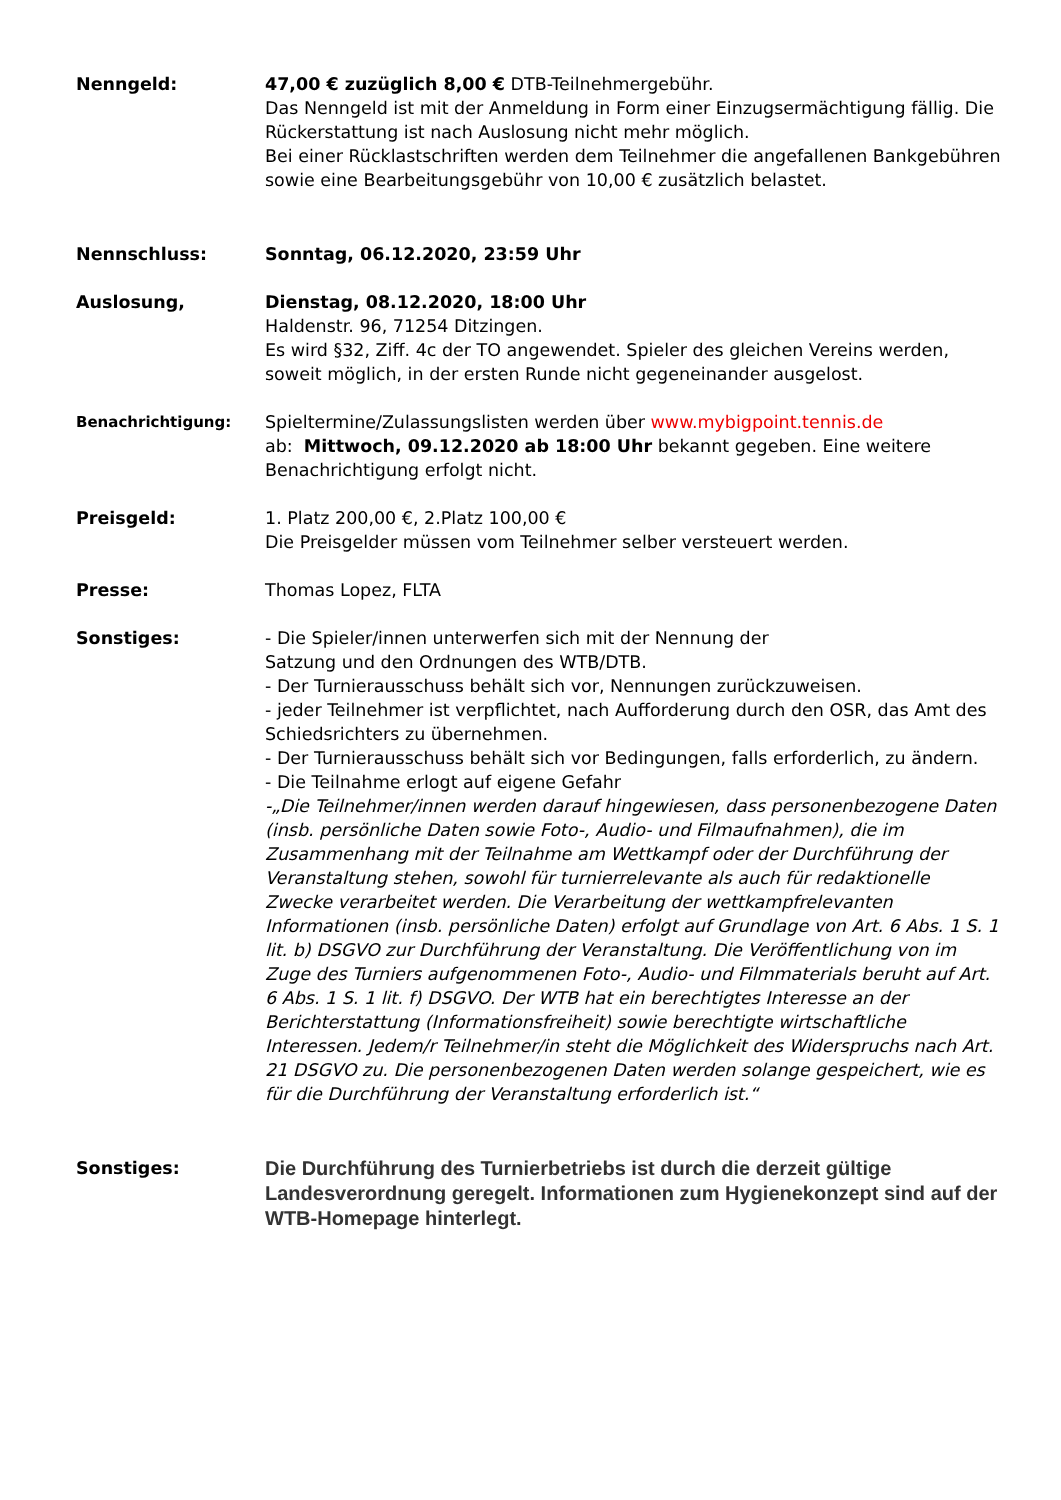Nenngeld: 47,00 € zuzüglich 8,00 € DTB-Teilnehmergebühr.
Das Nenngeld ist mit der Anmeldung in Form einer Einzugsermächtigung fällig. Die Rückerstattung ist nach Auslosung nicht mehr möglich.
Bei einer Rücklastschriften werden dem Teilnehmer die angefallenen Bankgebühren sowie eine Bearbeitungsgebühr von 10,00 € zusätzlich belastet.
Nennschluss: Sonntag, 06.12.2020, 23:59 Uhr
Auslosung, Dienstag, 08.12.2020, 18:00 Uhr
Haldenstr. 96, 71254 Ditzingen.
Es wird §32, Ziff. 4c der TO angewendet. Spieler des gleichen Vereins werden, soweit möglich, in der ersten Runde nicht gegeneinander ausgelost.
Benachrichtigung:
Spieltermine/Zulassungslisten werden über www.mybigpoint.tennis.de
ab: Mittwoch, 09.12.2020 ab 18:00 Uhr bekannt gegeben. Eine weitere Benachrichtigung erfolgt nicht.
Preisgeld: 1. Platz 200,00 €, 2.Platz 100,00 €
Die Preisgelder müssen vom Teilnehmer selber versteuert werden.
Presse: Thomas Lopez, FLTA
Sonstiges: - Die Spieler/innen unterwerfen sich mit der Nennung der
Satzung und den Ordnungen des WTB/DTB.
- Der Turnierausschuss behält sich vor, Nennungen zurückzuweisen.
- jeder Teilnehmer ist verpflichtet, nach Aufforderung durch den OSR, das Amt des Schiedsrichters zu übernehmen.
- Der Turnierausschuss behält sich vor Bedingungen, falls erforderlich, zu ändern.
- Die Teilnahme erlogt auf eigene Gefahr
-„Die Teilnehmer/innen werden darauf hingewiesen, dass personenbezogene Daten (insb. persönliche Daten sowie Foto-, Audio- und Filmaufnahmen), die im Zusammenhang mit der Teilnahme am Wettkampf oder der Durchführung der Veranstaltung stehen, sowohl für turnierrelevante als auch für redaktionelle Zwecke verarbeitet werden. Die Verarbeitung der wettkampfrelevanten Informationen (insb. persönliche Daten) erfolgt auf Grundlage von Art. 6 Abs. 1 S. 1 lit. b) DSGVO zur Durchführung der Veranstaltung. Die Veröffentlichung von im Zuge des Turniers aufgenommenen Foto-, Audio- und Filmmaterials beruht auf Art. 6 Abs. 1 S. 1 lit. f) DSGVO. Der WTB hat ein berechtigtes Interesse an der Berichterstattung (Informationsfreiheit) sowie berechtigte wirtschaftliche Interessen. Jedem/r Teilnehmer/in steht die Möglichkeit des Widerspruchs nach Art. 21 DSGVO zu. Die personenbezogenen Daten werden solange gespeichert, wie es für die Durchführung der Veranstaltung erforderlich ist.“
Sonstiges:
Die Durchführung des Turnierbetriebs ist durch die derzeit gültige Landesverordnung geregelt. Informationen zum Hygienekonzept sind auf der WTB-Homepage hinterlegt.